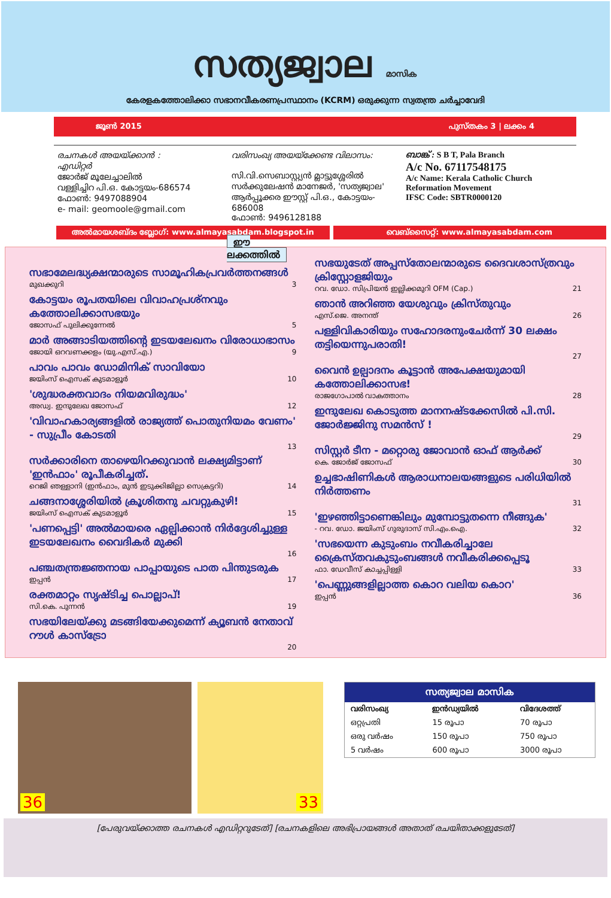സത്യജ്വാല മാസിക
കേരളകത്തോലിക്കാ സഭാനവീകരണപ്രസ്ഥാനം (KCRM) ഒരുക്കുന്ന സ്വതന്ത്ര ചര്‍ച്ചാവേദി
ജൂണ്‍ 2015 പുസ്തകം 3 | ലക്കം 4
രചനകള്‍ അയയ്ക്കാന്‍ :
എഡിറ്റര്‍
ജോര്‍ജ് മൂലേച്ചാലില്‍
വള്ളിച്ചിറ പി.ഒ. കോട്ടയം-686574
ഫോണ്‍: 9497088904
e- mail: geomoole@gmail.com
വരിസംഖ്യ അയയ്ക്കേണ്ട വിലാസം:
സി.വി.സെബാസ്റ്റ്യന്‍ മ്ലാട്ടുശ്ശേരില്‍
സര്‍ക്കുലേഷന്‍ മാനേജര്‍, 'സത്യജ്വാല'
ആര്‍പ്പൂക്കര ഈസ്റ്റ് പി.ഒ., കോട്ടയം- 686008
ഫോണ്‍: 9496128188
ബാങ്ക് : S B T, Pala Branch
A/c No. 67117548175
A/c Name: Kerala Catholic Church Reformation Movement
IFSC Code: SBTR0000120
അല്‍മായശബ്ദം ബ്ലോഗ്: www.almayasabdam.blogspot.in
വെബ്സൈറ്റ്: www.almayasabdam.com
ഈ ലക്കത്തില്‍
സഭാമേലദ്ധ്യക്ഷന്മാരുടെ സാമൂഹികപ്രവര്‍ത്തനങ്ങള്‍
മുഖക്കുറി 3
കോട്ടയം രൂപതയിലെ വിവാഹപ്രശ്നവും കത്തോലിക്കാസഭയും
ജോസഫ് പുലിക്കുന്നേല്‍ 5
മാര്‍ അങ്ങാടിയത്തിന്റെ ഇടയലേഖനം വിരോധാഭാസം
ജോയി ഒറവണക്കളം (യു.എസ്.എ.) 9
പാവം പാവം ഡോമിനിക് സാവിയോ
ജയിംസ് ഐസക് കുടമാളൂര്‍ 10
'ശുദ്ധരക്തവാദം നിയമവിരുദ്ധം'
അഡ്വ. ഇന്ദുലേഖ ജോസഫ് 12
'വിവാഹകാര്യങ്ങളില്‍ രാജ്യത്ത് പൊതുനിയമം വേണം' - സുപ്രീം കോടതി
13
സര്‍ക്കാരിനെ താഴെയിറക്കുവാന്‍ ലക്ഷ്യമിട്ടാണ് 'ഇന്‍ഫാം' രൂപീകരിച്ചത്.
റെജി ഞള്ളാനി (ഇന്‍ഫാം, മുന്‍ ഇടുക്കിജില്ലാ സെക്രട്ടറി) 14
ചങ്ങനാശ്ശേരിയില്‍ ക്രൂശിതനു ചവറ്റുകുഴി!
ജയിംസ് ഐസക് കുടമാളൂര്‍ 15
'പണപ്പെട്ടി' അല്‍മായരെ ഏല്പിക്കാന്‍ നിര്‍ദ്ദേശിച്ചുള്ള ഇടയലേഖനം വൈദികര്‍ മുക്കി
16
പഞ്ചതന്ത്രജ്ഞനായ പാപ്പായുടെ പാത പിന്തുടരുക
ഇപ്പന്‍ 17
രക്തമാറ്റം സൃഷ്ടിച്ച പൊല്ലാപ്!
സി.കെ. പുന്നന്‍ 19
സഭയിലേയ്ക്കു മടങ്ങിയേക്കുമെന്ന് ക്യൂബന്‍ നേതാവ് റൗള്‍ കാസ്ട്രോ
20
സഭയുടേത് അപ്പസ്തോലന്മാരുടെ ദൈവശാസ്ത്രവും ക്രിസ്റ്റോളജിയും
റവ. ഡോ. സിപ്രിയന്‍ ഇല്ലിക്കമുറി OFM (Cap.) 21
ഞാന്‍ അറിഞ്ഞ യേശുവും ക്രിസ്തുവും
എസ്.ജെ. അനന്ത് 26
പള്ളിവികാരിയും സഹോദരനുംചേര്‍ന്ന് 30 ലക്ഷം തട്ടിയെന്നുപരാതി!
27
വൈന്‍ ഉല്പാദനം കൂട്ടാന്‍ അപേക്ഷയുമായി കത്തോലിക്കാസഭ!
രാജഗോപാല്‍ വാകത്താനം 28
ഇന്ദുലേഖ കൊടുത്ത മാനനഷ്ടക്കേസില്‍ പി.സി. ജോര്‍ജ്ജിനു സമന്‍സ് !
29
സിസ്റ്റര്‍ ടീന - മറ്റൊരു ജോവാന്‍ ഓഫ് ആര്‍ക്ക്
കെ. ജോര്‍ജ് ജോസഫ് 30
ഉച്ചഭാഷിണികള്‍ ആരാധനാലയങ്ങളുടെ പരിധിയില്‍ നിര്‍ത്തണം
31
'ഇഴഞ്ഞിട്ടാണെങ്കിലും മുമ്പോട്ടുതന്നെ നീങ്ങുക'
- റവ. ഡോ. ജയിംസ് ഗുരുദാസ് സി.എം.ഐ. 32
'സഭയെന്ന കുടുംബം നവീകരിച്ചാലേ ക്രൈസ്തവകുടുംബങ്ങള്‍ നവീകരിക്കപ്പെടൂ
ഫാ. ഡേവീസ് കാച്ചപ്പിള്ളി 33
'പെണ്ണുങ്ങളില്ലാത്ത കൊറ വലിയ കൊറ'
ഇപ്പന്‍ 36
36
33
| സത്യജ്വാല മാസിക | | |
| --- | --- | --- |
| വരിസംഖ്യ | ഇന്‍ഡ്യയില്‍ | വിദേശത്ത് |
| ഒറ്റപ്രതി | 15 രൂപാ | 70 രൂപാ |
| ഒരു വര്‍ഷം | 150 രൂപാ | 750 രൂപാ |
| 5 വര്‍ഷം | 600 രൂപാ | 3000 രൂപാ |
[പേരുവയ്ക്കാത്ത രചനകള്‍ എഡിറ്ററുടേത്] [രചനകളിലെ അഭിപ്രായങ്ങള്‍ അതാത് രചയിതാക്കളുടേത്]